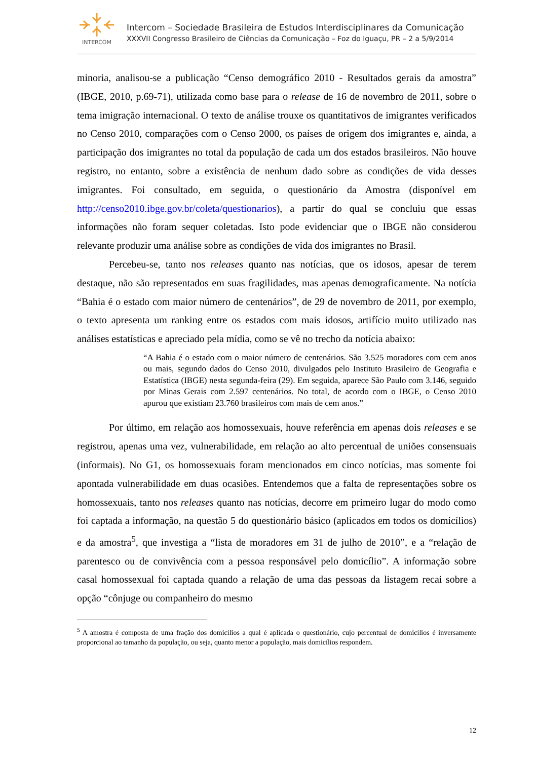INTERCOM
Intercom – Sociedade Brasileira de Estudos Interdisciplinares da Comunicação
XXXVII Congresso Brasileiro de Ciências da Comunicação – Foz do Iguaçu, PR – 2 a 5/9/2014
minoria, analisou-se a publicação “Censo demográfico 2010 - Resultados gerais da amostra” (IBGE, 2010, p.69-71), utilizada como base para o release de 16 de novembro de 2011, sobre o tema imigração internacional. O texto de análise trouxe os quantitativos de imigrantes verificados no Censo 2010, comparações com o Censo 2000, os países de origem dos imigrantes e, ainda, a participação dos imigrantes no total da população de cada um dos estados brasileiros. Não houve registro, no entanto, sobre a existência de nenhum dado sobre as condições de vida desses imigrantes. Foi consultado, em seguida, o questionário da Amostra (disponível em http://censo2010.ibge.gov.br/coleta/questionarios), a partir do qual se concluiu que essas informações não foram sequer coletadas. Isto pode evidenciar que o IBGE não considerou relevante produzir uma análise sobre as condições de vida dos imigrantes no Brasil.
Percebeu-se, tanto nos releases quanto nas notícias, que os idosos, apesar de terem destaque, não são representados em suas fragilidades, mas apenas demograficamente. Na notícia “Bahia é o estado com maior número de centenários”, de 29 de novembro de 2011, por exemplo, o texto apresenta um ranking entre os estados com mais idosos, artifício muito utilizado nas análises estatísticas e apreciado pela mídia, como se vê no trecho da notícia abaixo:
“A Bahia é o estado com o maior número de centenários. São 3.525 moradores com cem anos ou mais, segundo dados do Censo 2010, divulgados pelo Instituto Brasileiro de Geografia e Estatística (IBGE) nesta segunda-feira (29). Em seguida, aparece São Paulo com 3.146, seguido por Minas Gerais com 2.597 centenários. No total, de acordo com o IBGE, o Censo 2010 apurou que existiam 23.760 brasileiros com mais de cem anos.”
Por último, em relação aos homossexuais, houve referência em apenas dois releases e se registrou, apenas uma vez, vulnerabilidade, em relação ao alto percentual de uniões consensuais (informais). No G1, os homossexuais foram mencionados em cinco notícias, mas somente foi apontada vulnerabilidade em duas ocasiões. Entendemos que a falta de representações sobre os homossexuais, tanto nos releases quanto nas notícias, decorre em primeiro lugar do modo como foi captada a informação, na questão 5 do questionário básico (aplicados em todos os domicílios) e da amostra<sup>5</sup>, que investiga a “lista de moradores em 31 de julho de 2010”, e a “relação de parentesco ou de convivência com a pessoa responsável pelo domicílio”. A informação sobre casal homossexual foi captada quando a relação de uma das pessoas da listagem recai sobre a opção “cônjuge ou companheiro do mesmo
<sup>5</sup> A amostra é composta de uma fração dos domicílios a qual é aplicada o questionário, cujo percentual de domicílios é inversamente proporcional ao tamanho da população, ou seja, quanto menor a população, mais domicílios respondem.
12